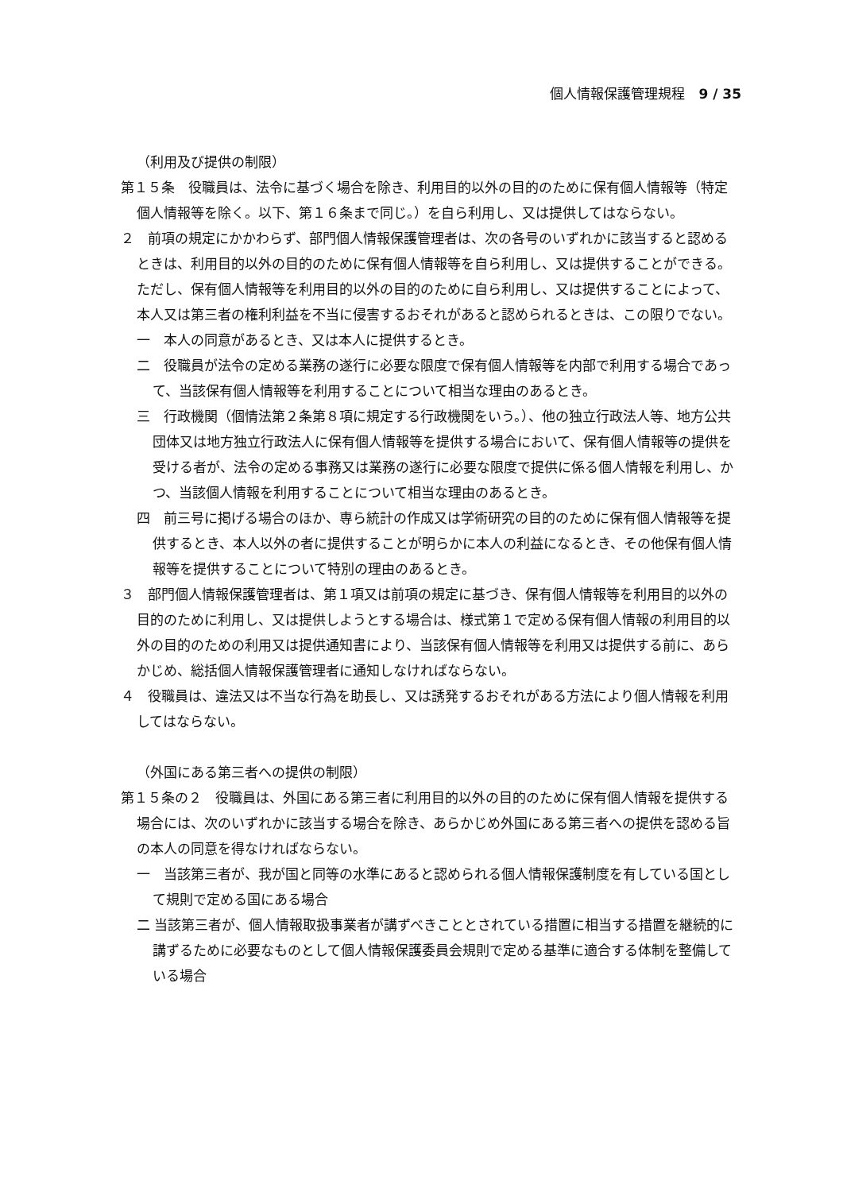個人情報保護管理規程　9 / 35
（利用及び提供の制限）
第１５条　役職員は、法令に基づく場合を除き、利用目的以外の目的のために保有個人情報等（特定個人情報等を除く。以下、第１６条まで同じ。）を自ら利用し、又は提供してはならない。
２　前項の規定にかかわらず、部門個人情報保護管理者は、次の各号のいずれかに該当すると認めるときは、利用目的以外の目的のために保有個人情報等を自ら利用し、又は提供することができる。ただし、保有個人情報等を利用目的以外の目的のために自ら利用し、又は提供することによって、本人又は第三者の権利利益を不当に侵害するおそれがあると認められるときは、この限りでない。
一　本人の同意があるとき、又は本人に提供するとき。
二　役職員が法令の定める業務の遂行に必要な限度で保有個人情報等を内部で利用する場合であって、当該保有個人情報等を利用することについて相当な理由のあるとき。
三　行政機関（個情法第２条第８項に規定する行政機関をいう。）、他の独立行政法人等、地方公共団体又は地方独立行政法人に保有個人情報等を提供する場合において、保有個人情報等の提供を受ける者が、法令の定める事務又は業務の遂行に必要な限度で提供に係る個人情報を利用し、かつ、当該個人情報を利用することについて相当な理由のあるとき。
四　前三号に掲げる場合のほか、専ら統計の作成又は学術研究の目的のために保有個人情報等を提供するとき、本人以外の者に提供することが明らかに本人の利益になるとき、その他保有個人情報等を提供することについて特別の理由のあるとき。
３　部門個人情報保護管理者は、第１項又は前項の規定に基づき、保有個人情報等を利用目的以外の目的のために利用し、又は提供しようとする場合は、様式第１で定める保有個人情報の利用目的以外の目的のための利用又は提供通知書により、当該保有個人情報等を利用又は提供する前に、あらかじめ、総括個人情報保護管理者に通知しなければならない。
４　役職員は、違法又は不当な行為を助長し、又は誘発するおそれがある方法により個人情報を利用してはならない。
（外国にある第三者への提供の制限）
第１５条の２　役職員は、外国にある第三者に利用目的以外の目的のために保有個人情報を提供する場合には、次のいずれかに該当する場合を除き、あらかじめ外国にある第三者への提供を認める旨の本人の同意を得なければならない。
一　当該第三者が、我が国と同等の水準にあると認められる個人情報保護制度を有している国として規則で定める国にある場合
二 当該第三者が、個人情報取扱事業者が講ずべきこととされている措置に相当する措置を継続的に講ずるために必要なものとして個人情報保護委員会規則で定める基準に適合する体制を整備している場合